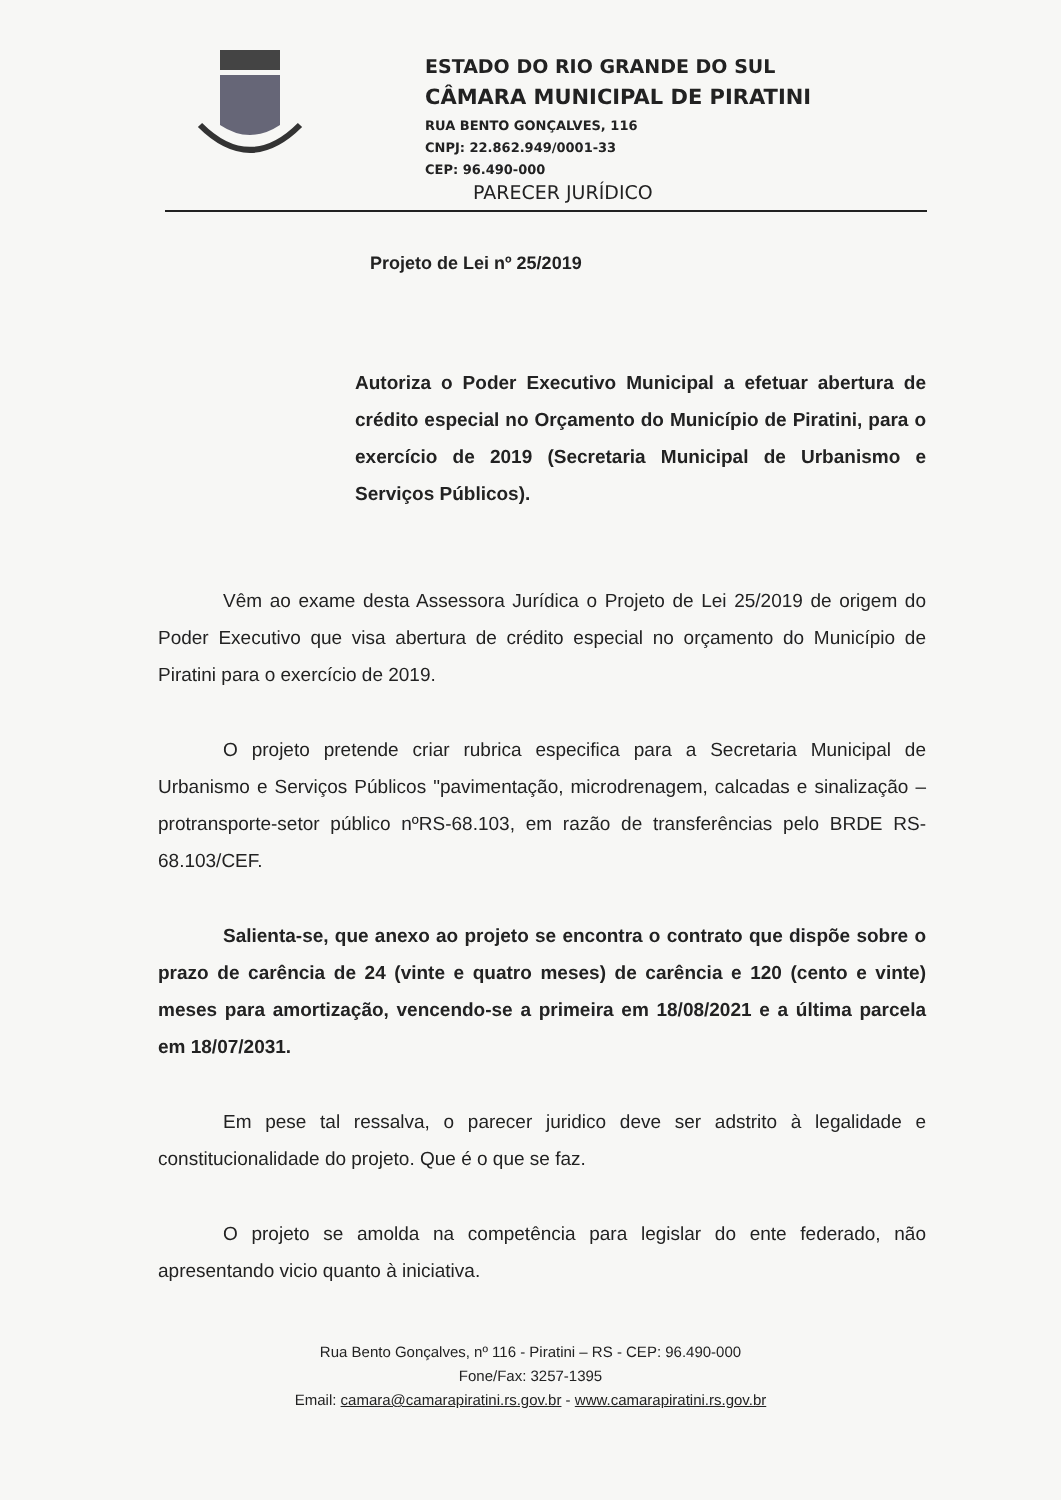ESTADO DO RIO GRANDE DO SUL
CÂMARA MUNICIPAL DE PIRATINI
RUA BENTO GONÇALVES, 116
CNPJ: 22.862.949/0001-33
CEP: 96.490-000
PARECER JURÍDICO
Projeto de Lei nº 25/2019
Autoriza o Poder Executivo Municipal a efetuar abertura de crédito especial no Orçamento do Município de Piratini, para o exercício de 2019 (Secretaria Municipal de Urbanismo e Serviços Públicos).
Vêm ao exame desta Assessora Jurídica o Projeto de Lei 25/2019 de origem do Poder Executivo que visa abertura de crédito especial no orçamento do Município de Piratini para o exercício de 2019.
O projeto pretende criar rubrica especifica para a Secretaria Municipal de Urbanismo e Serviços Públicos "pavimentação, microdrenagem, calcadas e sinalização – protransporte-setor público nºRS-68.103, em razão de transferências pelo BRDE RS-68.103/CEF.
Salienta-se, que anexo ao projeto se encontra o contrato que dispõe sobre o prazo de carência de 24 (vinte e quatro meses) de carência e 120 (cento e vinte) meses para amortização, vencendo-se a primeira em 18/08/2021 e a última parcela em 18/07/2031.
Em pese tal ressalva, o parecer juridico deve ser adstrito à legalidade e constitucionalidade do projeto. Que é o que se faz.
O projeto se amolda na competência para legislar do ente federado, não apresentando vicio quanto à iniciativa.
Rua Bento Gonçalves, nº 116 - Piratini – RS - CEP: 96.490-000
Fone/Fax: 3257-1395
Email: camara@camarapiratini.rs.gov.br - www.camarapiratini.rs.gov.br